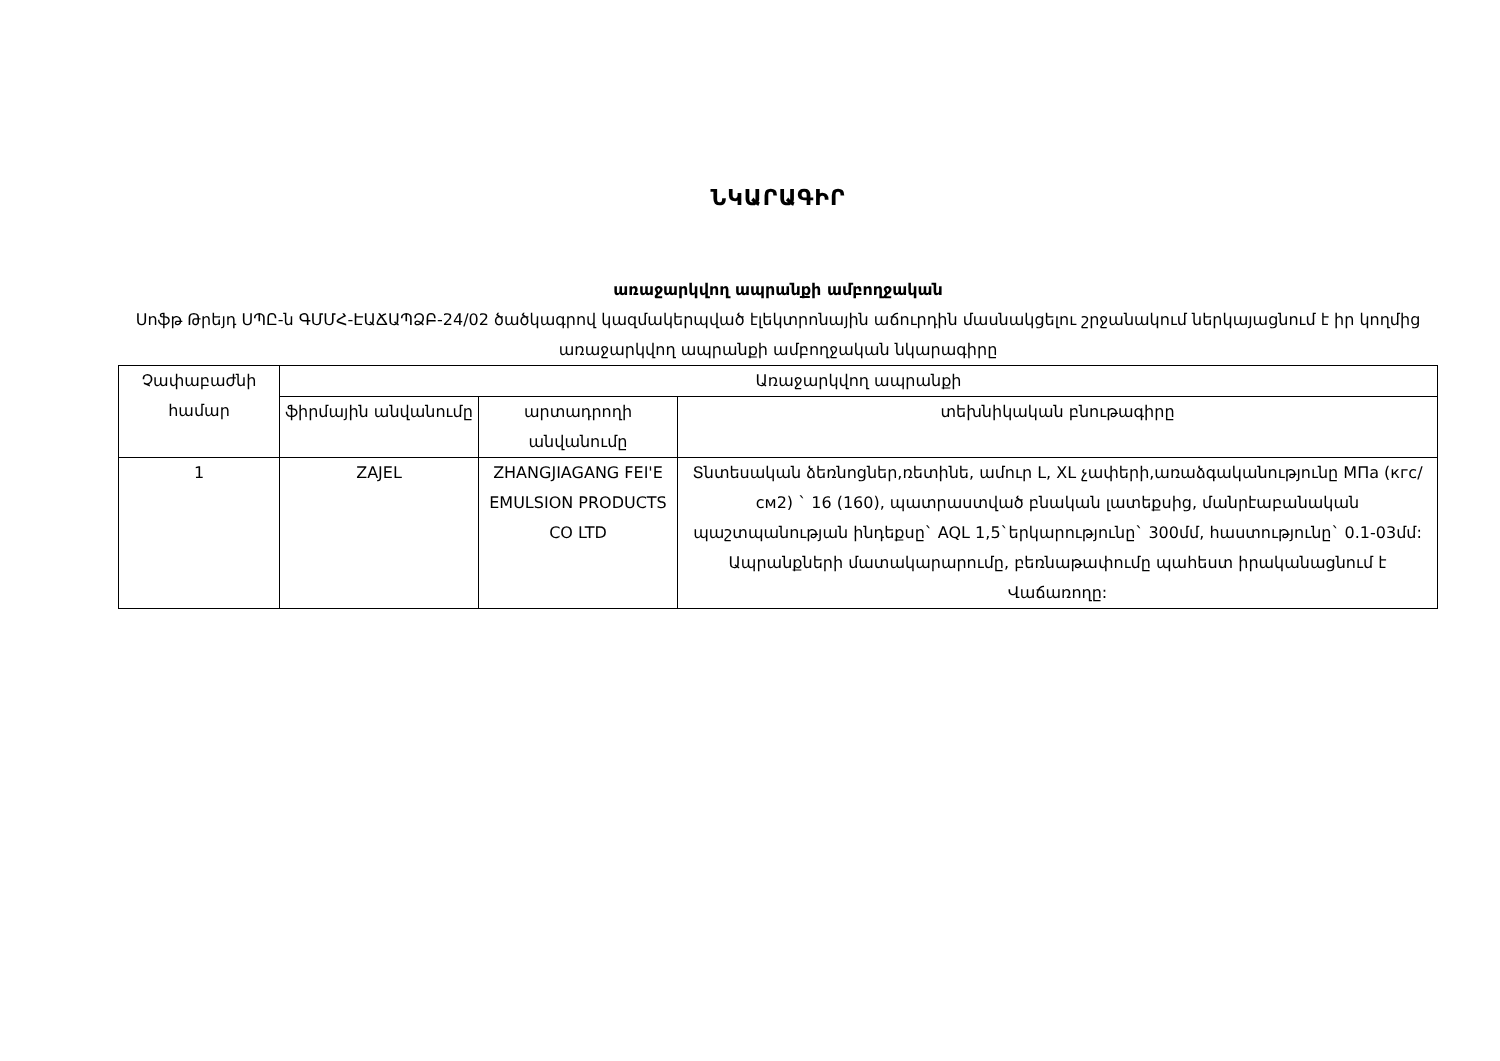ՆԿԱՐԱԳԻՐ
առաջարկվող ապրանքի ամբողջական
Սոֆթ Թրեյդ ՍՊԸ-ն ԳՄՄՀ-ԷԱՃԱՊՁԲ-24/02 ծածկագրով կազմակերպված էլեկտրոնային աճուրդին մասնակցելու շրջանակում ներկայացնում է իր կողմից առաջարկվող ապրանքի ամբողջական նկարագիրը
| Չափաբաժնի համար | Առաջարկվող ապրանքի | | |
| --- | --- | --- | --- |
| | ֆիրմային անվանումը | արտադրողի անվանումը | տեխնիկական բնութագիրը |
| 1 | ZAJEL | ZHANGJIAGANG FEI'E EMULSION PRODUCTS CO LTD | Տնտեսական ձեռնոցներ,ռետինե, ամուր L, XL չափերի,առաձգականությունը МПа (кгс/см2) ` 16 (160), պատրաստված բնական լատեքսից, մանրէաբանական պաշտպանության ինդեքսը` AQL 1,5`երկարությունը` 300մմ, հաստությունը` 0.1-03մմ: Ապրանքների մատակարարումը, բեռնաթափումը պահեստ իրականացնում է Վաճառողը: |